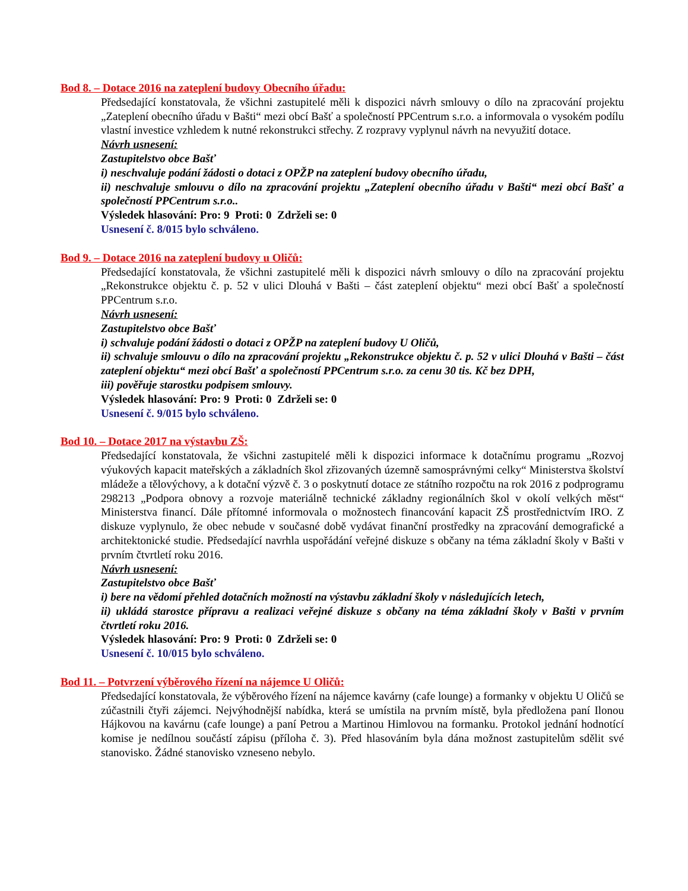Bod 8. – Dotace 2016 na zateplení budovy Obecního úřadu:
Předsedající konstatovala, že všichni zastupitelé měli k dispozici návrh smlouvy o dílo na zpracování projektu „Zateplení obecního úřadu v Bašti“ mezi obcí Bašť a společností PPCentrum s.r.o. a informovala o vysokém podílu vlastní investice vzhledem k nutné rekonstrukci střechy. Z rozpravy vyplynul návrh na nevyužití dotace.
Návrh usnesení:
Zastupitelstvo obce Bašť
i) neschvaluje podání žádosti o dotaci z OPŽP na zateplení budovy obecního úřadu,
ii) neschvaluje smlouvu o dílo na zpracování projektu „Zateplení obecního úřadu v Bašti“ mezi obcí Bašť a společností PPCentrum s.r.o..
Výsledek hlasování: Pro: 9 Proti: 0 Zdrželi se: 0
Usnesení č. 8/015 bylo schváleno.
Bod 9. – Dotace 2016 na zateplení budovy u Oličů:
Předsedající konstatovala, že všichni zastupitelé měli k dispozici návrh smlouvy o dílo na zpracování projektu „Rekonstrukce objektu č. p. 52 v ulici Dlouhá v Bašti – část zateplení objektu“ mezi obcí Bašť a společností PPCentrum s.r.o.
Návrh usnesení:
Zastupitelstvo obce Bašť
i) schvaluje podání žádosti o dotaci z OPŽP na zateplení budovy U Oličů,
ii) schvaluje smlouvu o dílo na zpracování projektu „Rekonstrukce objektu č. p. 52 v ulici Dlouhá v Bašti – část zateplení objektu“ mezi obcí Bašť a společností PPCentrum s.r.o. za cenu 30 tis. Kč bez DPH,
iii) pověřuje starostku podpisem smlouvy.
Výsledek hlasování: Pro: 9 Proti: 0 Zdrželi se: 0
Usnesení č. 9/015 bylo schváleno.
Bod 10. – Dotace 2017 na výstavbu ZŠ:
Předsedající konstatovala, že všichni zastupitelé měli k dispozici informace k dotačnímu programu „Rozvoj výukových kapacit mateřských a základních škol zřizovaných územně samosprávnými celky“ Ministerstva školství mládeže a tělovýchovy, a k dotační výzvě č. 3 o poskytnutí dotace ze státního rozpočtu na rok 2016 z podprogramu 298213 „Podpora obnovy a rozvoje materiálně technické základny regionálních škol v okolí velkých měst“ Ministerstva financí. Dále přítomné informovala o možnostech financování kapacit ZŠ prostřednictvím IRO. Z diskuze vyplynulo, že obec nebude v současné době vydávat finanční prostředky na zpracování demografické a architektonické studie. Předsedající navrhla uspořádání veřejné diskuze s občany na téma základní školy v Bašti v prvním čtvrtletí roku 2016.
Návrh usnesení:
Zastupitelstvo obce Bašť
i) bere na vědomí přehled dotačních možností na výstavbu základní školy v následujících letech,
ii) ukládá starostce přípravu a realizaci veřejné diskuze s občany na téma základní školy v Bašti v prvním čtvrtletí roku 2016.
Výsledek hlasování: Pro: 9 Proti: 0 Zdrželi se: 0
Usnesení č. 10/015 bylo schváleno.
Bod 11. – Potvrzení výběrového řízení na nájemce U Oličů:
Předsedající konstatovala, že výběrového řízení na nájemce kavárny (cafe lounge) a formanky v objektu U Oličů se zúčastnili čtyři zájemci. Nejvýhodnější nabídka, která se umístila na prvním místě, byla předložena paní Ilonou Hájkovou na kavárnu (cafe lounge) a paní Petrou a Martinou Himlovou na formanku. Protokol jednání hodnotící komise je nedílnou součástí zápisu (příloha č. 3). Před hlasováním byla dána možnost zastupitelům sdělit své stanovisko. Žádné stanovisko vzneseno nebylo.